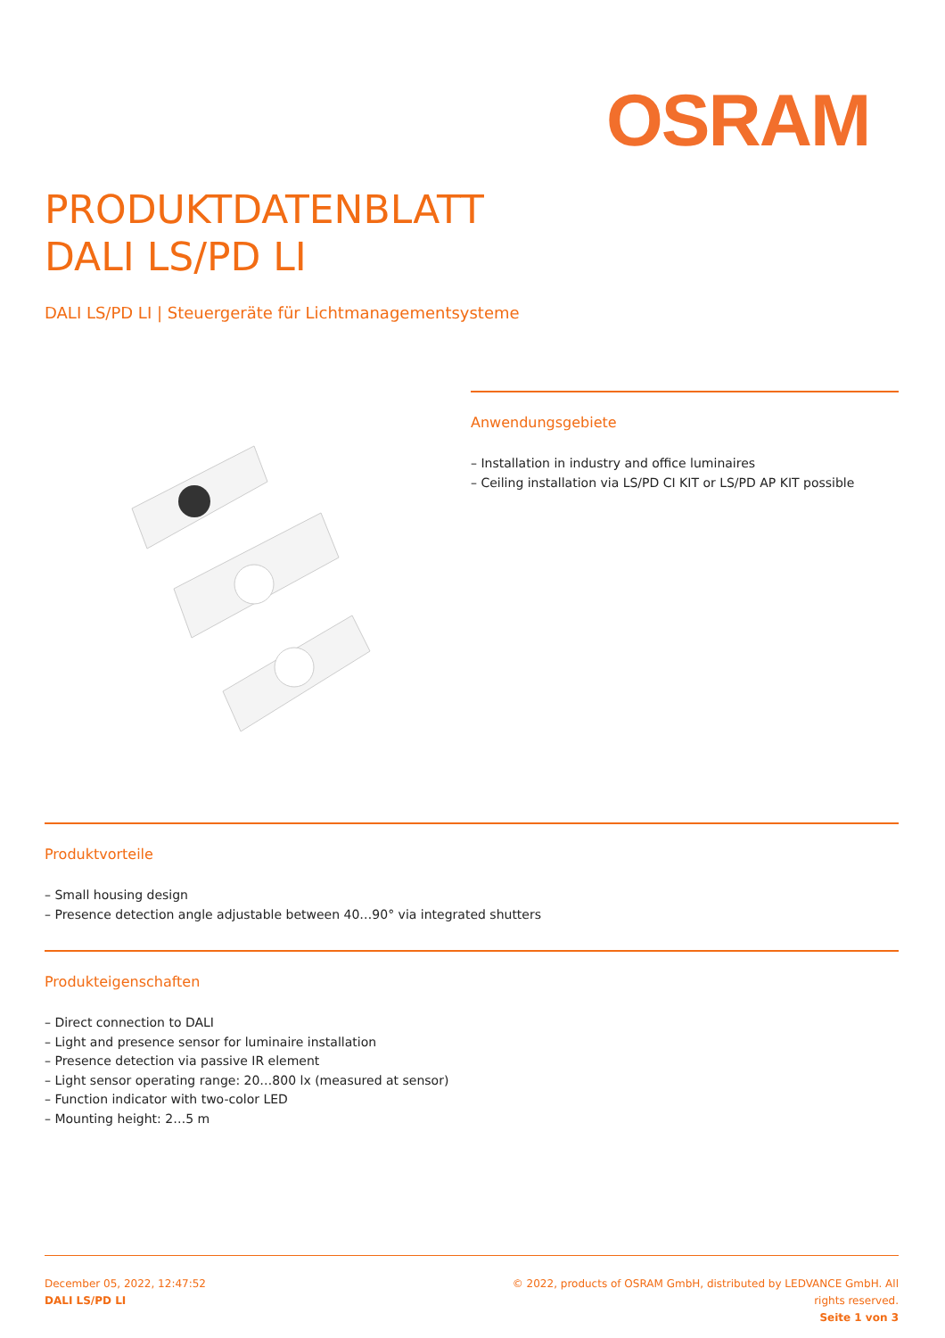OSRAM
PRODUKTDATENBLATT
DALI LS/PD LI
DALI LS/PD LI | Steuergeräte für Lichtmanagementsysteme
Anwendungsgebiete
– Installation in industry and office luminaires
– Ceiling installation via LS/PD CI KIT or LS/PD AP KIT possible
Produktvorteile
– Small housing design
– Presence detection angle adjustable between 40…90° via integrated shutters
Produkteigenschaften
– Direct connection to DALI
– Light and presence sensor for luminaire installation
– Presence detection via passive IR element
– Light sensor operating range: 20…800 lx (measured at sensor)
– Function indicator with two-color LED
– Mounting height: 2…5 m
December 05, 2022, 12:47:52
DALI LS/PD LI
© 2022, products of OSRAM GmbH, distributed by LEDVANCE GmbH. All rights reserved.
Seite 1 von 3